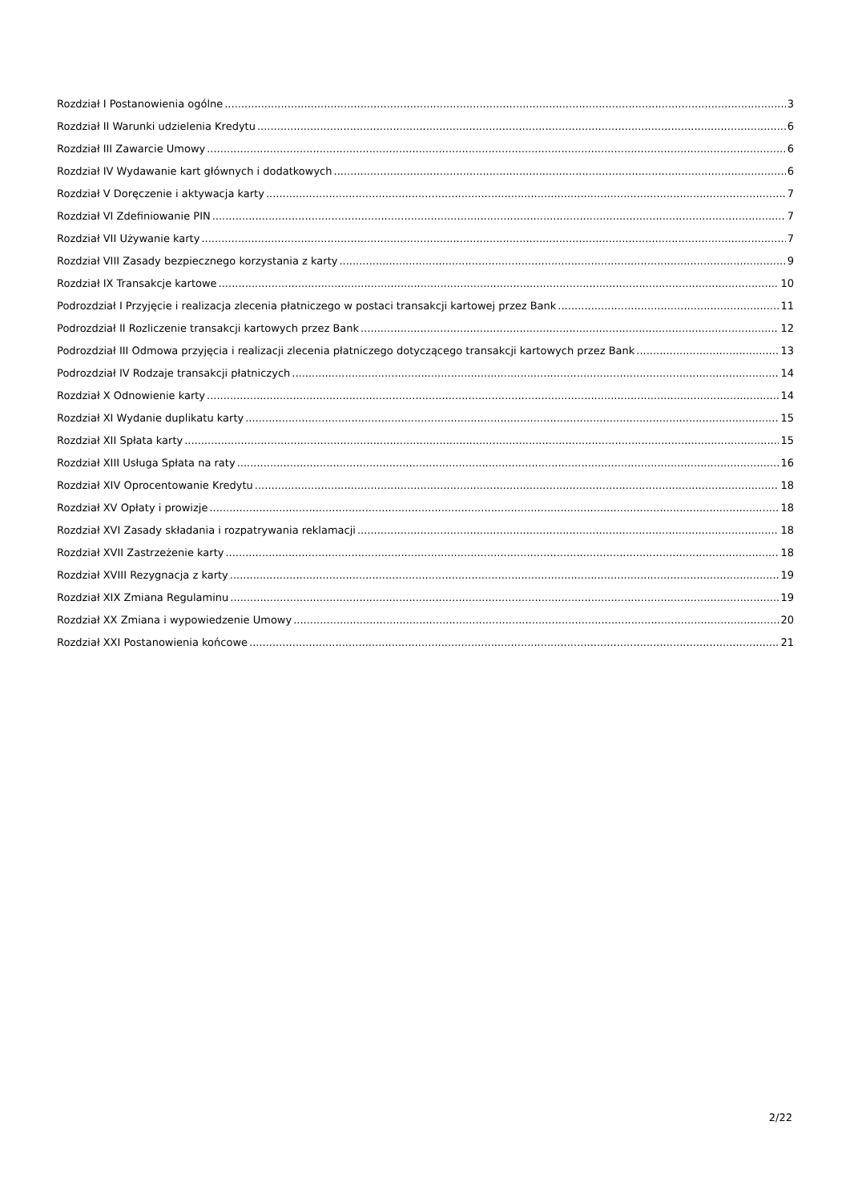Rozdział I Postanowienia ogólne 3
Rozdział II Warunki udzielenia Kredytu 6
Rozdział III Zawarcie Umowy 6
Rozdział IV Wydawanie kart głównych i dodatkowych 6
Rozdział V Doręczenie i aktywacja karty 7
Rozdział VI Zdefiniowanie PIN 7
Rozdział VII Używanie karty 7
Rozdział VIII Zasady bezpiecznego korzystania z karty 9
Rozdział IX Transakcje kartowe 10
Podrozdział I Przyjęcie i realizacja zlecenia płatniczego w postaci transakcji kartowej przez Bank 11
Podrozdział II Rozliczenie transakcji kartowych przez Bank 12
Podrozdział III Odmowa przyjęcia i realizacji zlecenia płatniczego dotyczącego transakcji kartowych przez Bank 13
Podrozdział IV Rodzaje transakcji płatniczych 14
Rozdział X Odnowienie karty 14
Rozdział XI Wydanie duplikatu karty 15
Rozdział XII Spłata karty 15
Rozdział XIII Usługa Spłata na raty 16
Rozdział XIV Oprocentowanie Kredytu 18
Rozdział XV Opłaty i prowizje 18
Rozdział XVI Zasady składania i rozpatrywania reklamacji 18
Rozdział XVII Zastrzeżenie karty 18
Rozdział XVIII Rezygnacja z karty 19
Rozdział XIX Zmiana Regulaminu 19
Rozdział XX Zmiana i wypowiedzenie Umowy 20
Rozdział XXI Postanowienia końcowe 21
2/22